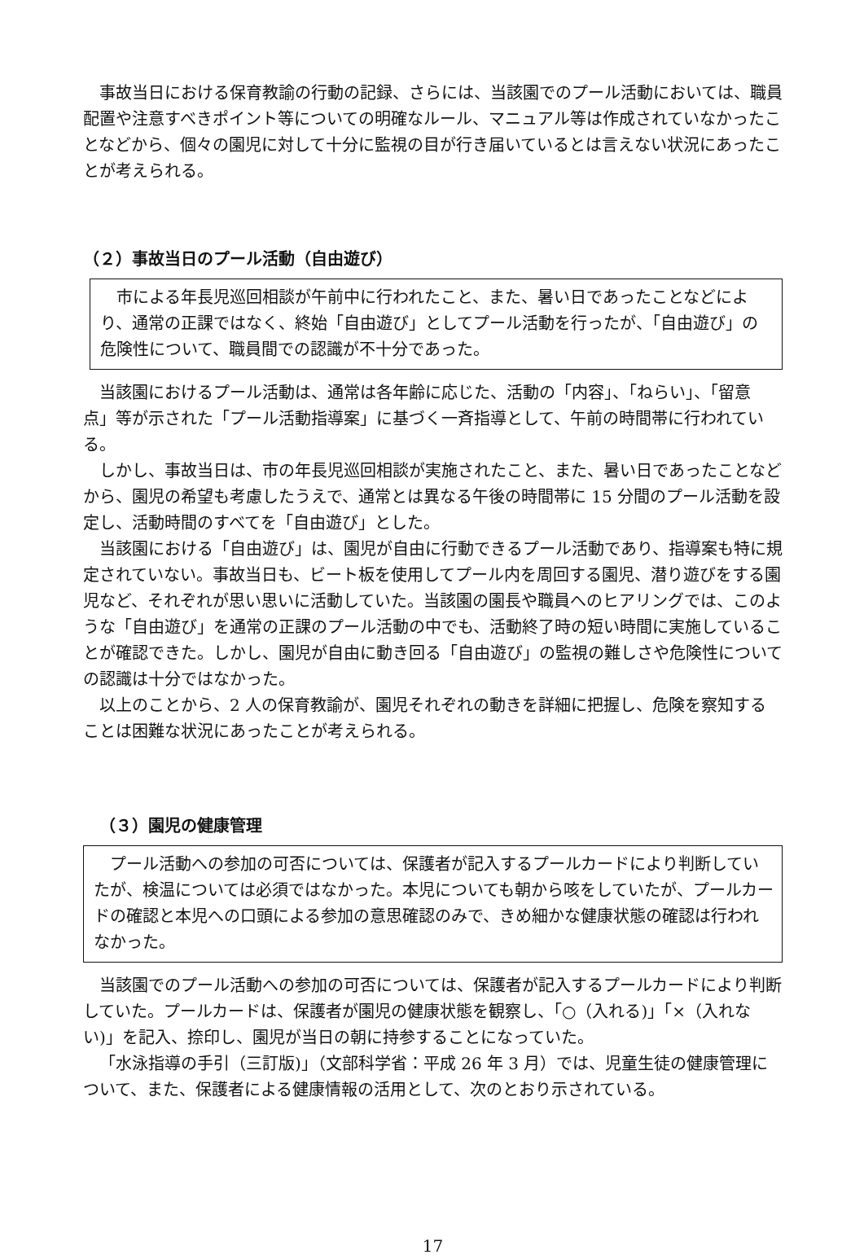事故当日における保育教諭の行動の記録、さらには、当該園でのプール活動においては、職員配置や注意すべきポイント等についての明確なルール、マニュアル等は作成されていなかったことなどから、個々の園児に対して十分に監視の目が行き届いているとは言えない状況にあったことが考えられる。
（２）事故当日のプール活動（自由遊び）
市による年長児巡回相談が午前中に行われたこと、また、暑い日であったことなどにより、通常の正課ではなく、終始「自由遊び」としてプール活動を行ったが、「自由遊び」の危険性について、職員間での認識が不十分であった。
当該園におけるプール活動は、通常は各年齢に応じた、活動の「内容」、「ねらい」、「留意点」等が示された「プール活動指導案」に基づく一斉指導として、午前の時間帯に行われている。
しかし、事故当日は、市の年長児巡回相談が実施されたこと、また、暑い日であったことなどから、園児の希望も考慮したうえで、通常とは異なる午後の時間帯に 15 分間のプール活動を設定し、活動時間のすべてを「自由遊び」とした。
当該園における「自由遊び」は、園児が自由に行動できるプール活動であり、指導案も特に規定されていない。事故当日も、ビート板を使用してプール内を周回する園児、潜り遊びをする園児など、それぞれが思い思いに活動していた。当該園の園長や職員へのヒアリングでは、このような「自由遊び」を通常の正課のプール活動の中でも、活動終了時の短い時間に実施していることが確認できた。しかし、園児が自由に動き回る「自由遊び」の監視の難しさや危険性についての認識は十分ではなかった。
以上のことから、2 人の保育教諭が、園児それぞれの動きを詳細に把握し、危険を察知することは困難な状況にあったことが考えられる。
（３）園児の健康管理
プール活動への参加の可否については、保護者が記入するプールカードにより判断していたが、検温については必須ではなかった。本児についても朝から咳をしていたが、プールカードの確認と本児への口頭による参加の意思確認のみで、きめ細かな健康状態の確認は行われなかった。
当該園でのプール活動への参加の可否については、保護者が記入するプールカードにより判断していた。プールカードは、保護者が園児の健康状態を観察し、「○（入れる)」「×（入れない)」を記入、捺印し、園児が当日の朝に持参することになっていた。
「水泳指導の手引（三訂版)」（文部科学省：平成 26 年 3 月）では、児童生徒の健康管理について、また、保護者による健康情報の活用として、次のとおり示されている。
17